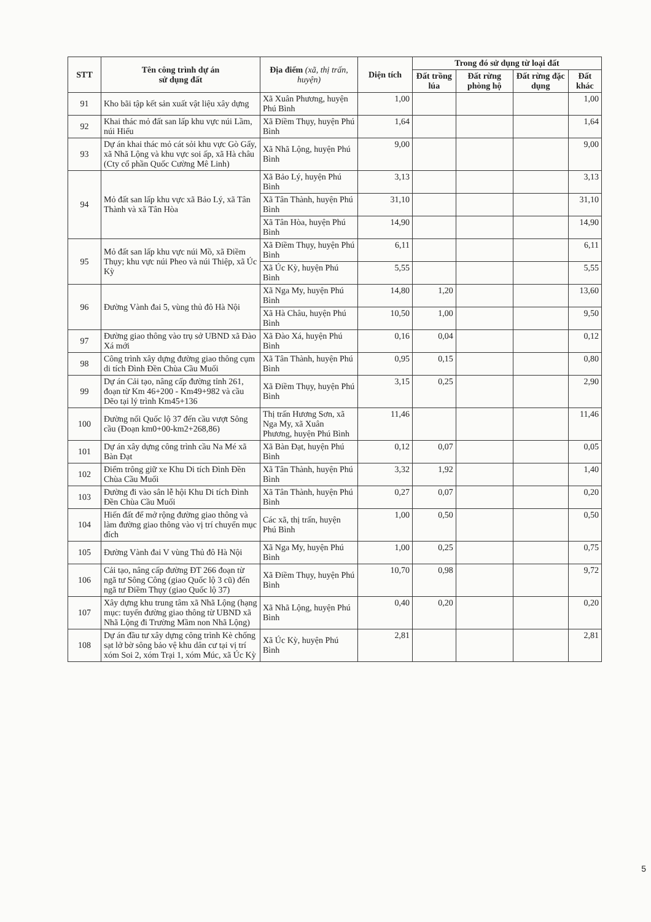| STT | Tên công trình dự án sử dụng đất | Địa điểm (xã, thị trấn, huyện) | Diện tích | Trong đó sử dụng từ loại đất | | | |
| --- | --- | --- | --- | --- | --- | --- | --- |
| | | | | Đất trồng lúa | Đất rừng phòng hộ | Đất rừng đặc dụng | Đất khác |
| 91 | Kho bãi tập kết sản xuất vật liệu xây dựng | Xã Xuân Phương, huyện Phú Bình | 1,00 | | | | 1,00 |
| 92 | Khai thác mỏ đất san lấp khu vực núi Lầm, núi Hiếu | Xã Điềm Thụy, huyện Phú Bình | 1,64 | | | | 1,64 |
| 93 | Dự án khai thác mỏ cát sỏi khu vực Gò Gẩy, xã Nhã Lộng và khu vực soi ấp, xã Hà châu (Cty cổ phần Quốc Cường Mê Linh) | Xã Nhã Lộng, huyện Phú Bình | 9,00 | | | | 9,00 |
| 94 | Mỏ đất san lấp khu vực xã Bảo Lý, xã Tân Thành và xã Tân Hòa | Xã Bảo Lý, huyện Phú Bình | 3,13 | | | | 3,13 |
| | | Xã Tân Thành, huyện Phú Bình | 31,10 | | | | 31,10 |
| | | Xã Tân Hòa, huyện Phú Bình | 14,90 | | | | 14,90 |
| 95 | Mỏ đất san lấp khu vực núi Mồ, xã Điềm Thụy; khu vực núi Pheo và núi Thiệp, xã Úc Kỳ | Xã Điềm Thụy, huyện Phú Bình | 6,11 | | | | 6,11 |
| | | Xã Úc Kỳ, huyện Phú Bình | 5,55 | | | | 5,55 |
| 96 | Đường Vành đai 5, vùng thủ đô Hà Nội | Xã Nga My, huyện Phú Bình | 14,80 | 1,20 | | | 13,60 |
| | | Xã Hà Châu, huyện Phú Bình | 10,50 | 1,00 | | | 9,50 |
| 97 | Đường giao thông vào trụ sở UBND xã Đào Xá mới | Xã Đào Xá, huyện Phú Bình | 0,16 | 0,04 | | | 0,12 |
| 98 | Công trình xây dựng đường giao thông cụm di tích Đình Đền Chùa Cầu Muối | Xã Tân Thành, huyện Phú Bình | 0,95 | 0,15 | | | 0,80 |
| 99 | Dự án Cải tạo, nâng cấp đường tỉnh 261, đoạn từ Km 46+200 - Km49+982 và cầu Dẽo tại lý trình Km45+136 | Xã Điềm Thụy, huyện Phú Bình | 3,15 | 0,25 | | | 2,90 |
| 100 | Đường nối Quốc lộ 37 đến cầu vượt Sông cầu (Đoạn km0+00-km2+268,86) | Thị trấn Hương Sơn, xã Nga My, xã Xuân Phương, huyện Phú Bình | 11,46 | | | | 11,46 |
| 101 | Dự án xây dựng công trình cầu Na Mé xã Bàn Đạt | Xã Bàn Đạt, huyện Phú Bình | 0,12 | 0,07 | | | 0,05 |
| 102 | Điểm trông giữ xe Khu Di tích Đình Đền Chùa Cầu Muối | Xã Tân Thành, huyện Phú Bình | 3,32 | 1,92 | | | 1,40 |
| 103 | Đường đi vào sân lễ hội Khu Di tích Đình Đền Chùa Cầu Muối | Xã Tân Thành, huyện Phú Bình | 0,27 | 0,07 | | | 0,20 |
| 104 | Hiến đất để mở rộng đường giao thông và làm đường giao thông vào vị trí chuyển mục đích | Các xã, thị trấn, huyện Phú Bình | 1,00 | 0,50 | | | 0,50 |
| 105 | Đường Vành đai V vùng Thủ đô Hà Nội | Xã Nga My, huyện Phú Bình | 1,00 | 0,25 | | | 0,75 |
| 106 | Cải tạo, nâng cấp đường ĐT 266 đoạn từ ngã tư Sông Công (giao Quốc lộ 3 cũ) đến ngã tư Điềm Thụy (giao Quốc lộ 37) | Xã Điềm Thụy, huyện Phú Bình | 10,70 | 0,98 | | | 9,72 |
| 107 | Xây dựng khu trung tâm xã Nhã Lộng (hạng mục: tuyến đường giao thông từ UBND xã Nhã Lộng đi Trường Mầm non Nhã Lộng) | Xã Nhã Lộng, huyện Phú Bình | 0,40 | 0,20 | | | 0,20 |
| 108 | Dự án đầu tư xây dựng công trình Kè chống sạt lở bờ sông bảo vệ khu dân cư tại vị trí xóm Soi 2, xóm Trại 1, xóm Múc, xã Úc Kỳ | Xã Úc Kỳ, huyện Phú Bình | 2,81 | | | | 2,81 |
5